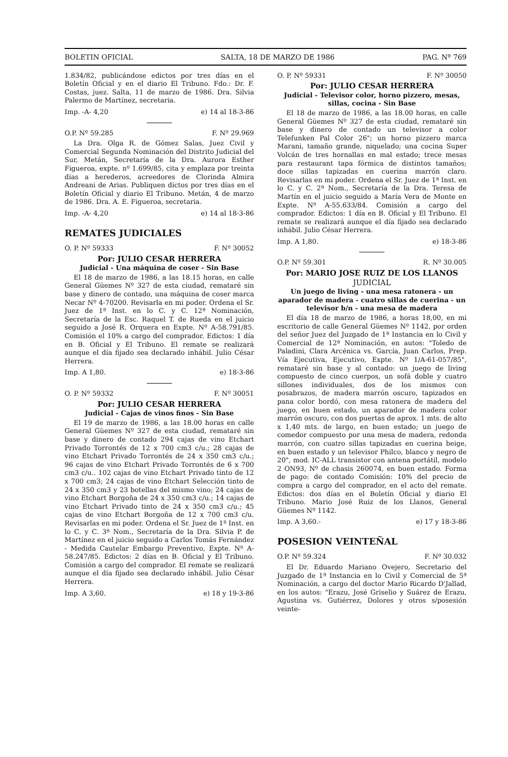BOLETIN OFICIAL SALTA, 18 DE MARZO DE 1986 PAG. Nº 769
1.834/82, publicándose edictos por tres días en el Boletín Oficial y en el diario El Tribuno. Fdo.: Dr. F. Costas, juez. Salta, 11 de marzo de 1986. Dra. Silvia Palermo de Martínez, secretaria.
Imp. -A- 4,20 e) 14 al 18-3-86
O.P. Nº 59.285 F. Nº 29.969
La Dra. Olga R. de Gómez Salas, Juez Civil y Comercial Segunda Nominación del Distrito Judicial del Sur, Metán, Secretaría de la Dra. Aurora Esther Figueroa, expte. nº 1.699/85, cita y emplaza por treinta días a herederos, acreedores de Clorinda Almira Andreani de Arias. Publiquen dictos por tres días en el Boletín Oficial y diario El Tribuno. Metán, 4 de marzo de 1986. Dra. A. E. Figueroa, secretaria.
Imp. -A- 4,20 e) 14 al 18-3-86
REMATES JUDICIALES
O. P. Nº 59333 F. Nº 30052
Por: JULIO CESAR HERRERA
Judicial - Una máquina de coser - Sin Base
El 18 de marzo de 1986, a las 18.15 horas, en calle General Güemes Nº 327 de esta ciudad, remataré sin base y dinero de contado, una máquina de coser marca Necar Nº 4-70200. Revisarla en mi poder. Ordena el Sr. Juez de 1ª Inst. en lo C. y C. 12ª Nominación, Secretaría de la Esc. Raquel T. de Rueda en el juicio seguido a José R. Orquera en Expte. Nº A-58.791/85. Comisión el 10% a cargo del comprador. Edictos: 1 día en B. Oficial y El Tribuno. El remate se realizará aunque el día fijado sea declarado inhábil. Julio César Herrera.
Imp. A 1,80. e) 18-3-86
O. P. Nº 59332 F. Nº 30051
Por: JULIO CESAR HERRERA
Judicial - Cajas de vinos finos - Sin Base
El 19 de marzo de 1986, a las 18.00 horas en calle General Güemes Nº 327 de esta ciudad, remataré sin base y dinero de contado 294 cajas de vino Etchart Privado Torrontés de 12 x 700 cm3 c/u.; 28 cajas de vino Etchart Privado Torrontés de 24 x 350 cm3 c/u.; 96 cajas de vino Etchart Privado Torrontés de 6 x 700 cm3 c/u.. 102 cajas de vino Etchart Privado tinto de 12 x 700 cm3; 24 cajas de vino Etchart Selección tinto de 24 x 350 cm3 y 23 botellas del mismo vino; 24 cajas de vino Etchart Borgoña de 24 x 350 cm3 c/u.; 14 cajas de vino Etchart Privado tinto de 24 x 350 cm3 c/u.; 45 cajas de vino Etchart Borgoña de 12 x 700 cm3 c/u. Revisarlas en mi poder. Ordena el Sr. Juez de 1ª Inst. en lo C. y C. 3ª Nom., Secretaría de la Dra. Silvia P. de Martínez en el juicio seguido a Carlos Tomás Fernández - Medida Cautelar Embargo Preventivo, Expte. Nº A-58.247/85. Edictos: 2 días en B. Oficial y El Tribuno. Comisión a cargo del comprador. El remate se realizará aunque el día fijado sea declarado inhábil. Julio César Herrera.
Imp. A 3,60. e) 18 y 19-3-86
O. P. Nº 59331 F. Nº 30050
Por: JULIO CESAR HERRERA
Judicial - Televisor color, horno pizzero, mesas, sillas, cocina - Sin Base
El 18 de marzo de 1986, a las 18.00 horas, en calle General Güemes Nº 327 de esta ciudad, remataré sin base y dinero de contado un televisor a color Telefunken Pal Color 26"; un horno pizzero marca Marani, tamaño grande, niquelado; una cocina Super Volcán de tres hornallas en mal estado; trece mesas para restaurant tapa fórmica de distintos tamaños; doce sillas tapizadas en cuerina marrón claro. Revisarlas en mi poder. Ordena el Sr. Juez de 1ª Inst. en lo C. y C. 2ª Nom., Secretaría de la Dra. Teresa de Martín en el juicio seguido a María Vera de Monte en Expte. Nº A-55.633/84. Comisión a cargo del comprador. Edictos: 1 día en B. Oficial y El Tribuno. El remate se realizará aunque el día fijado sea declarado inhábil. Julio César Herrera.
Imp. A 1,80. e) 18-3-86
O.P. Nº 59.301 R. Nº 30.005
Por: MARIO JOSE RUIZ DE LOS LLANOS
JUDICIAL
Un juego de living - una mesa ratonera - un aparador de madera - cuatro sillas de cuerina - un televisor b/n - una mesa de madera
El día 18 de marzo de 1986, a horas 18,00, en mi escritorio de calle General Güemes Nº 1142, por orden del señor Juez del Juzgado de 1ª Instancia en lo Civil y Comercial de 12ª Nominación, en autos: "Toledo de Paladini, Clara Arcénica vs. García, Juan Carlos, Prep. Vía Ejecutiva, Ejecutivo, Expte. Nº 1/A-61-057/85", remataré sin base y al contado: un juego de living compuesto de cinco cuerpos, un sofá doble y cuatro sillones individuales, dos de los mismos con posabrazos, de madera marrón oscuro, tapizados en pana color bordó, con mesa ratonera de madera del juego, en buen estado, un aparador de madera color marrón oscuro, con dos puertas de aprox. 1 mts. de alto x 1,40 mts. de largo, en buen estado; un juego de comedor compuesto por una mesa de madera, redonda marrón, con cuatro sillas tapizadas en cuerina beige, en buen estado y un televisor Philco, blanco y negro de 20", mod. IC-ALL transistor con antena portátil, modelo 2 ON93, Nº de chasis 260074, en buen estado. Forma de pago: de contado Comisión: 10% del precio de compra a cargo del comprador, en el acto del remate. Edictos: dos días en el Boletín Oficial y diario El Tribuno. Mario José Ruiz de los Llanos, General Güemes Nº 1142.
Imp. A 3,60.- e) 17 y 18-3-86
POSESION VEINTEÑAL
O.P. Nº 59.324 F. Nº 30.032
El Dr. Eduardo Mariano Ovejero, Secretario del Juzgado de 1ª Instancia en lo Civil y Comercial de 5ª Nominación, a cargo del doctor Mario Ricardo D'Jallad, en los autos: "Erazu, José Griselio y Suárez de Erazu, Agustina vs. Gutiérrez, Dolores y otros s/posesión veinte-